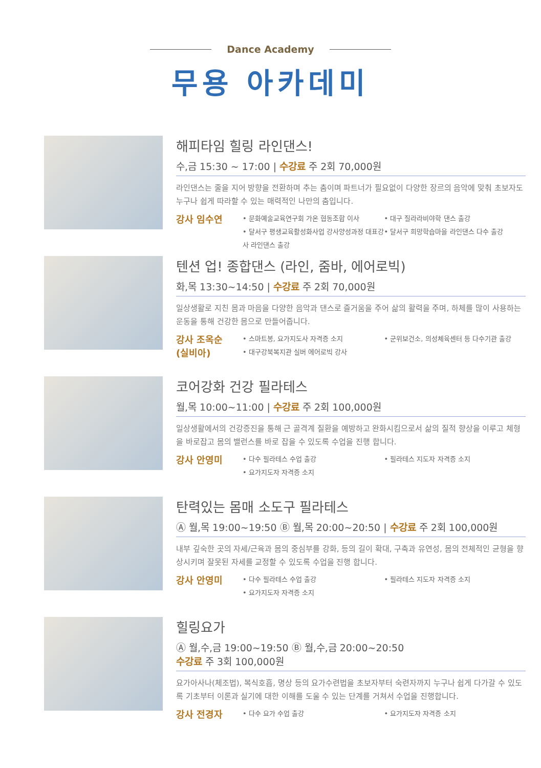Dance Academy
무용 아카데미
해피타임 힐링 라인댄스!
수,금 15:30 ~ 17:00 | 수강료 주 2회 70,000원
라인댄스는 줄을 지어 방향을 전환하며 추는 춤이며 파트너가 필요없이 다양한 장르의 음악에 맞춰 초보자도 누구나 쉽게 따라할 수 있는 매력적인 나만의 춤입니다.
강사 임수연
• 문화예술교육연구회 가온 협동조합 이사
• 달서구 평생교육활성화사업 강사양성과정 대표강사 라인댄스 출강
• 대구 질라라비야학 댄스 출강
• 달서구 희망학습마을 라인댄스 다수 출강
텐션 업! 종합댄스 (라인, 줌바, 에어로빅)
화,목 13:30~14:50 | 수강료 주 2회 70,000원
일상생활로 지친 몸과 마음을 다양한 음악과 댄스로 즐거움을 주어 삶의 활력을 주며, 하체를 많이 사용하는 운동을 통해 건강한 몸으로 만들어줍니다.
강사 조옥순
(실비아)
• 스마트봉, 요가지도사 자격증 소지
• 대구강북복지관 실버 에어로빅 강사
• 군위보건소, 의성체육센터 등 다수기관 출강
코어강화 건강 필라테스
월,목 10:00~11:00 | 수강료 주 2회 100,000원
일상생활에서의 건강증진을 통해 근 골격계 질환을 예방하고 완화시킴으로서 삶의 질적 향상을 이루고 체형을 바로잡고 몸의 밸런스를 바로 잡을 수 있도록 수업을 진행 합니다.
강사 안영미
• 다수 필라테스 수업 출강
• 요가지도자 자격증 소지
• 필라테스 지도자 자격증 소지
탄력있는 몸매 소도구 필라테스
Ⓐ 월,목 19:00~19:50 Ⓑ 월,목 20:00~20:50 | 수강료 주 2회 100,000원
내부 깊숙한 곳의 자세/근육과 몸의 중심부를 강화, 등의 길이 확대, 구축과 유연성, 몸의 전체적인 균형을 향상시키며 잘못된 자세를 교정할 수 있도록 수업을 진행 합니다.
강사 안영미
• 다수 필라테스 수업 출강
• 요가지도자 자격증 소지
• 필라테스 지도자 자격증 소지
힐링요가
Ⓐ 월,수,금 19:00~19:50 Ⓑ 월,수,금 20:00~20:50
수강료 주 3회 100,000원
요가아사나(체조법), 복식호흡, 명상 등의 요가수련법을 초보자부터 숙련자까지 누구나 쉽게 다가갈 수 있도록 기초부터 이론과 실기에 대한 이해를 도울 수 있는 단계를 거쳐서 수업을 진행합니다.
강사 전경자
• 다수 요가 수업 출강 • 요가지도자 자격증 소지